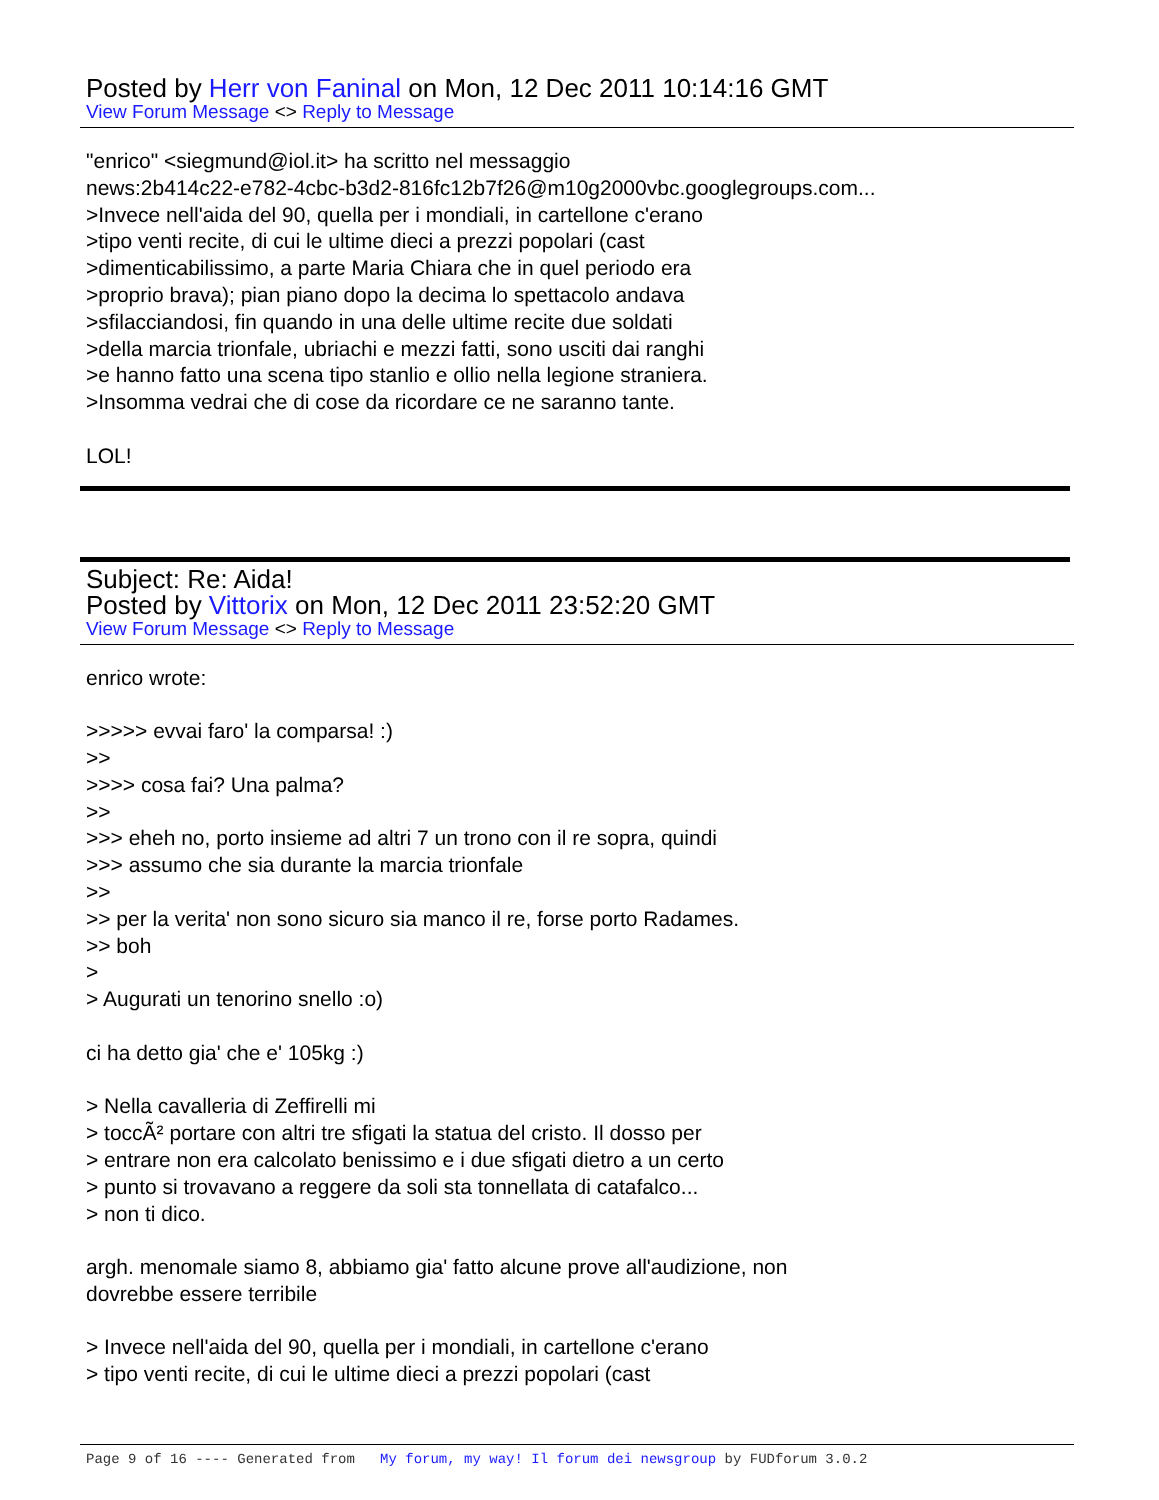Posted by Herr von Faninal on Mon, 12 Dec 2011 10:14:16 GMT
View Forum Message <> Reply to Message
"enrico" <siegmund@iol.it> ha scritto nel messaggio news:2b414c22-e782-4cbc-b3d2-816fc12b7f26@m10g2000vbc.googlegroups.com... >Invece nell'aida del 90, quella per i mondiali, in cartellone c'erano >tipo venti recite, di cui le ultime dieci a prezzi popolari (cast >dimenticabilissimo, a parte Maria Chiara che in quel periodo era >proprio brava); pian piano dopo la decima lo spettacolo andava >sfilacciandosi, fin quando in una delle ultime recite due soldati >della marcia trionfale, ubriachi e mezzi fatti, sono usciti dai ranghi >e hanno fatto una scena tipo stanlio e ollio nella legione straniera. >Insomma vedrai che di cose da ricordare ce ne saranno tante. LOL!
Subject: Re: Aida!
Posted by Vittorix on Mon, 12 Dec 2011 23:52:20 GMT
View Forum Message <> Reply to Message
enrico wrote: >>>>> evvai faro' la comparsa! :) >> >>>> cosa fai? Una palma? >> >>> eheh no, porto insieme ad altri 7 un trono con il re sopra, quindi >>> assumo che sia durante la marcia trionfale >> >> per la verita' non sono sicuro sia manco il re, forse porto Radames. >> boh > > Augurati un tenorino snello :o) ci ha detto gia' che e' 105kg :) > Nella cavalleria di Zeffirelli mi > toccÃ² portare con altri tre sfigati la statua del cristo. Il dosso per > entrare non era calcolato benissimo e i due sfigati dietro a un certo > punto si trovavano a reggere da soli sta tonnellata di catafalco... > non ti dico. argh. menomale siamo 8, abbiamo gia' fatto alcune prove all'audizione, non dovrebbe essere terribile > Invece nell'aida del 90, quella per i mondiali, in cartellone c'erano > tipo venti recite, di cui le ultime dieci a prezzi popolari (cast
Page 9 of 16 ---- Generated from My forum, my way! Il forum dei newsgroup by FUDforum 3.0.2